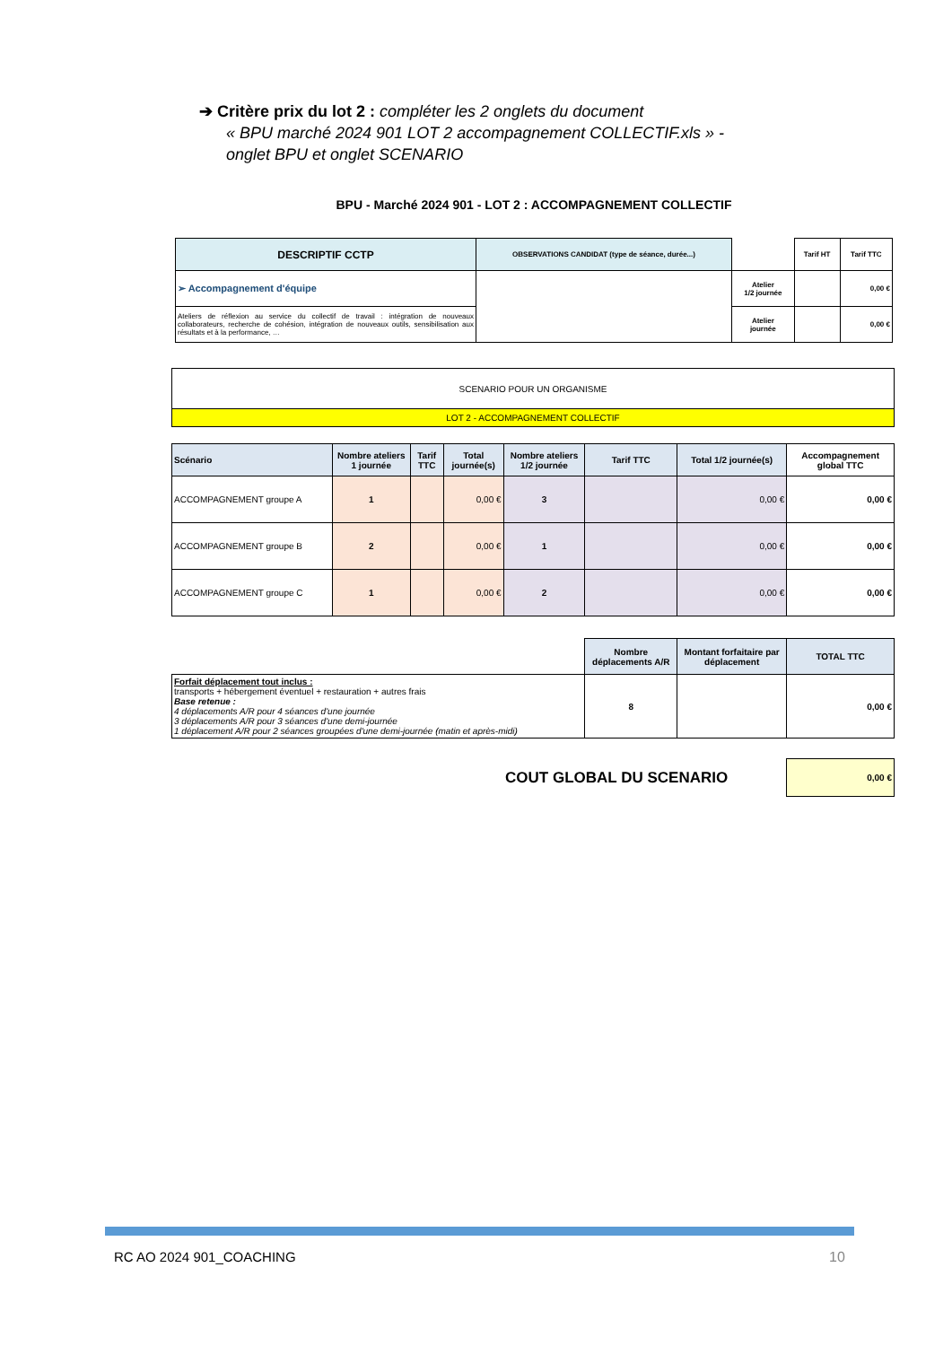➔ Critère prix du lot 2 : compléter les 2 onglets du document
« BPU marché 2024 901 LOT 2 accompagnement COLLECTIF.xls » - onglet BPU et onglet SCENARIO
| BPU - Marché 2024 901 - LOT 2 : ACCOMPAGNEMENT COLLECTIF | | | | |
| DESCRIPTIF CCTP | OBSERVATIONS CANDIDAT (type de séance, durée...) | | Tarif HT | Tarif TTC |
| ➢ Accompagnement d'équipe | | Atelier 1/2 journée | | 0,00 € |
| Ateliers de réflexion au service du collectif de travail : intégration de nouveaux collaborateurs, recherche de cohésion, intégration de nouveaux outils, sensibilisation aux résultats et à la performance, … | | Atelier journée | | 0,00 € |
| SCENARIO POUR UN ORGANISME | | | | | | | |
| LOT 2 - ACCOMPAGNEMENT COLLECTIF | | | | | | | |
| Scénario | Nombre ateliers 1 journée | Tarif TTC | Total journée(s) | Nombre ateliers 1/2 journée | Tarif TTC | Total 1/2 journée(s) | Accompagnement global TTC |
| ACCOMPAGNEMENT groupe A | 1 | | 0,00 € | 3 | | 0,00 € | 0,00 € |
| ACCOMPAGNEMENT groupe B | 2 | | 0,00 € | 1 | | 0,00 € | 0,00 € |
| ACCOMPAGNEMENT groupe C | 1 | | 0,00 € | 2 | | 0,00 € | 0,00 € |
| | | | | | Nombre déplacements A/R | Montant forfaitaire par déplacement | TOTAL TTC |
| Forfait déplacement tout inclus : transports + hébergement éventuel + restauration + autres frais Base retenue : 4 déplacements A/R pour 4 séances d'une journée 3 déplacements A/R pour 3 séances d'une demi-journée 1 déplacement A/R pour 2 séances groupées d'une demi-journée (matin et après-midi) | | | | | 8 | | 0,00 € |
| | | | | COUT GLOBAL DU SCENARIO | | | 0,00 € |
RC AO 2024 901_COACHING 10